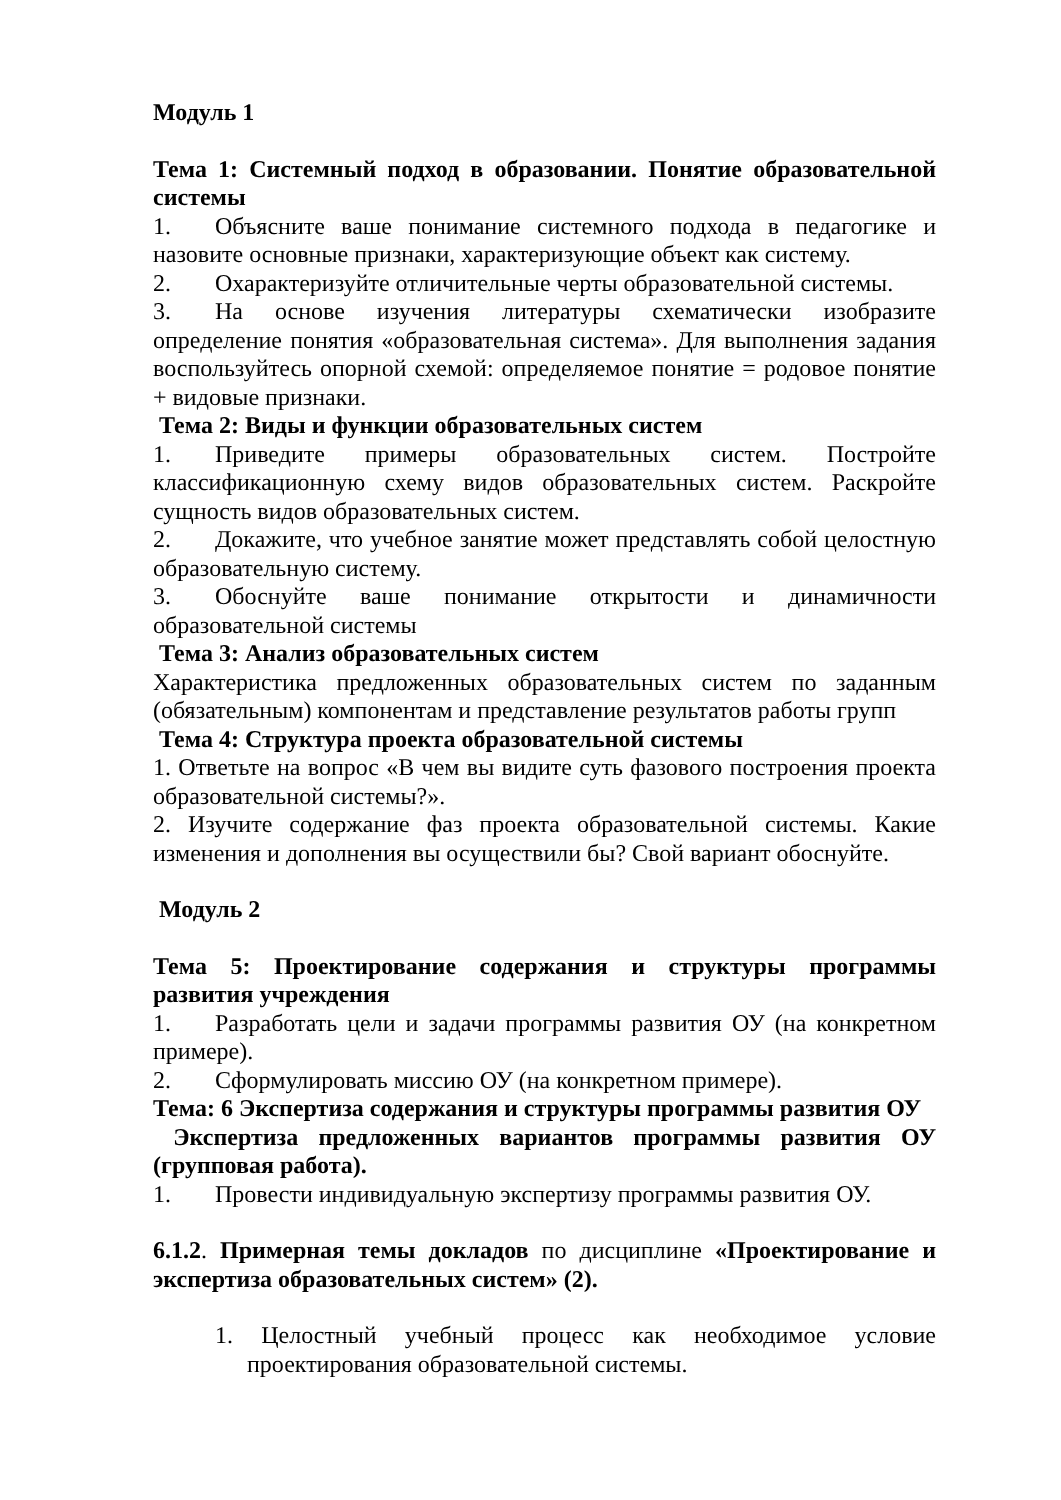Модуль 1
Тема 1: Системный подход в образовании. Понятие образовательной системы
1. Объясните ваше понимание системного подхода в педагогике и назовите основные признаки, характеризующие объект как систему.
2. Охарактеризуйте отличительные черты образовательной системы.
3. На основе изучения литературы схематически изобразите определение понятия «образовательная система». Для выполнения задания воспользуйтесь опорной схемой: определяемое понятие = родовое понятие + видовые признаки.
Тема 2: Виды и функции образовательных систем
1. Приведите примеры образовательных систем. Постройте классификационную схему видов образовательных систем. Раскройте сущность видов образовательных систем.
2. Докажите, что учебное занятие может представлять собой целостную образовательную систему.
3. Обоснуйте ваше понимание открытости и динамичности образовательной системы
Тема 3: Анализ образовательных систем
Характеристика предложенных образовательных систем по заданным (обязательным) компонентам и представление результатов работы групп
Тема 4: Структура проекта образовательной системы
1. Ответьте на вопрос «В чем вы видите суть фазового построения проекта образовательной системы?».
2. Изучите содержание фаз проекта образовательной системы. Какие изменения и дополнения вы осуществили бы? Свой вариант обоснуйте.
Модуль 2
Тема 5: Проектирование содержания и структуры программы развития учреждения
1. Разработать цели и задачи программы развития ОУ (на конкретном примере).
2. Сформулировать миссию ОУ (на конкретном примере).
Тема: 6 Экспертиза содержания и структуры программы развития ОУ
Экспертиза предложенных вариантов программы развития ОУ (групповая работа).
1. Провести индивидуальную экспертизу программы развития ОУ.
6.1.2. Примерная темы докладов по дисциплине «Проектирование и экспертиза образовательных систем» (2).
1. Целостный учебный процесс как необходимое условие проектирования образовательной системы.